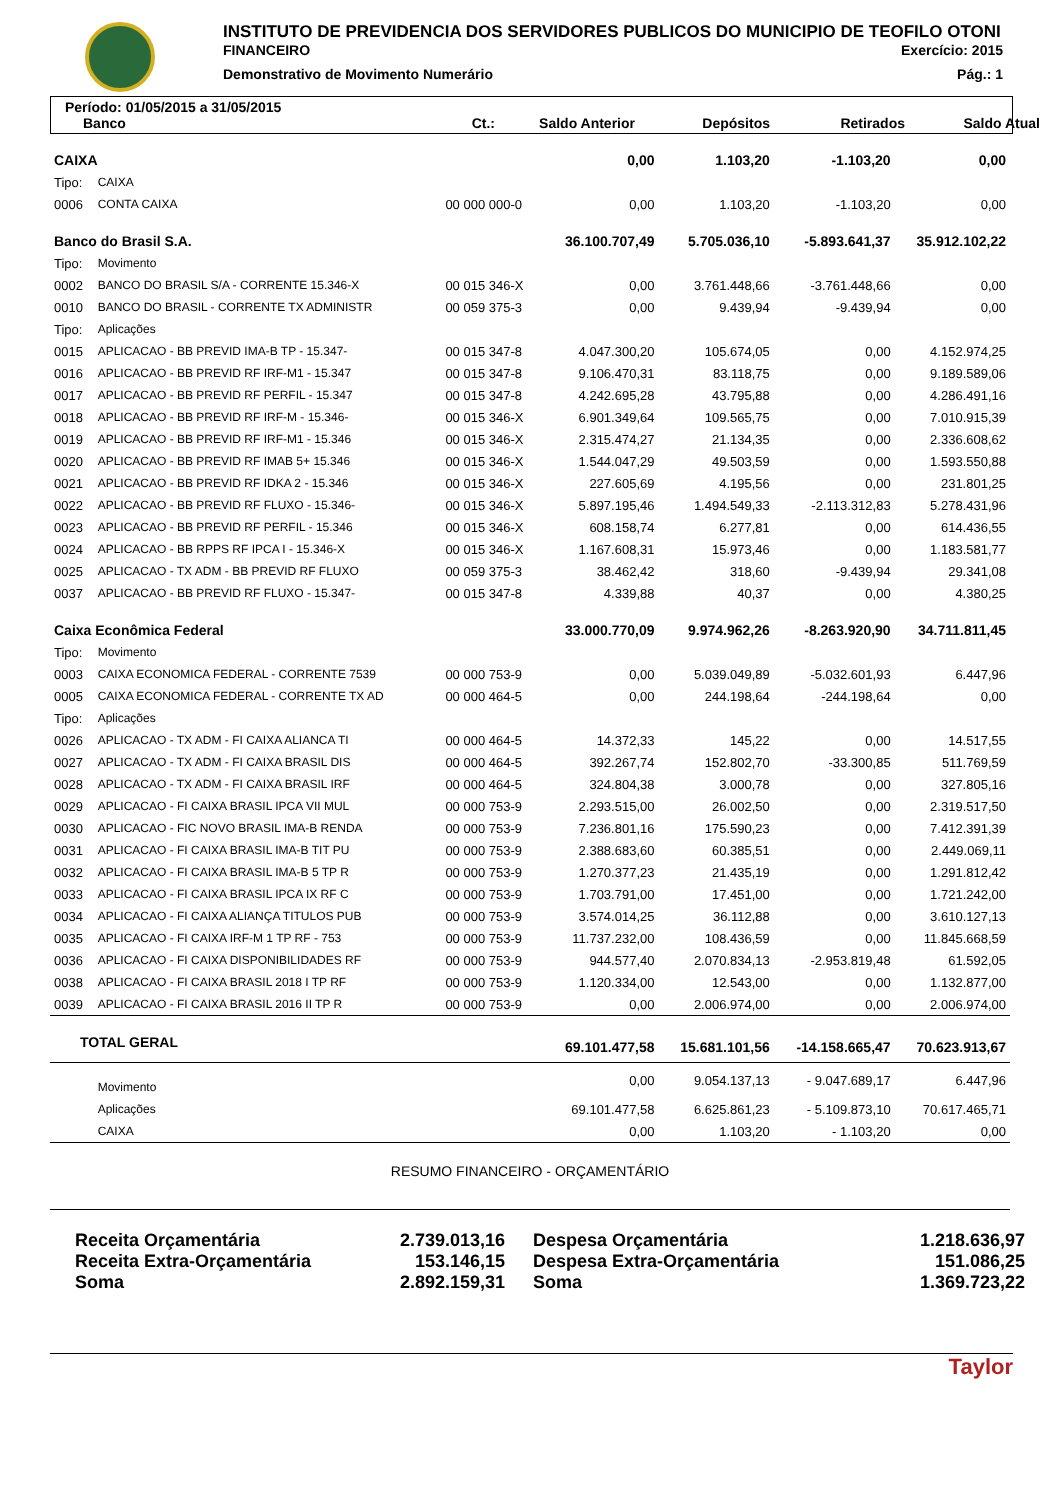INSTITUTO DE PREVIDENCIA DOS SERVIDORES PUBLICOS DO MUNICIPIO DE TEOFILO OTONI
FINANCEIRO Exercício: 2015
Demonstrativo de Movimento Numerário Pág.: 1
Período: 01/05/2015 a 31/05/2015
Banco Ct.: Saldo Anterior Depósitos Retirados Saldo Atual
| CAIXA | | | 0,00 | 1.103,20 | -1.103,20 | 0,00 |
| Tipo: | CAIXA | | | | | |
| 0006 | CONTA CAIXA | 00 000 000-0 | 0,00 | 1.103,20 | -1.103,20 | 0,00 |
| Banco do Brasil S.A. | | | 36.100.707,49 | 5.705.036,10 | -5.893.641,37 | 35.912.102,22 |
| Tipo: | Movimento | | | | | |
| 0002 | BANCO DO BRASIL S/A - CORRENTE 15.346-X | 00 015 346-X | 0,00 | 3.761.448,66 | -3.761.448,66 | 0,00 |
| 0010 | BANCO DO BRASIL - CORRENTE TX ADMINISTR | 00 059 375-3 | 0,00 | 9.439,94 | -9.439,94 | 0,00 |
| Tipo: | Aplicações | | | | | |
| 0015 | APLICACAO - BB PREVID IMA-B TP - 15.347- | 00 015 347-8 | 4.047.300,20 | 105.674,05 | 0,00 | 4.152.974,25 |
| 0016 | APLICACAO - BB PREVID RF IRF-M1 - 15.347 | 00 015 347-8 | 9.106.470,31 | 83.118,75 | 0,00 | 9.189.589,06 |
| 0017 | APLICACAO - BB PREVID RF PERFIL - 15.347 | 00 015 347-8 | 4.242.695,28 | 43.795,88 | 0,00 | 4.286.491,16 |
| 0018 | APLICACAO - BB PREVID RF IRF-M - 15.346- | 00 015 346-X | 6.901.349,64 | 109.565,75 | 0,00 | 7.010.915,39 |
| 0019 | APLICACAO - BB PREVID RF IRF-M1 - 15.346 | 00 015 346-X | 2.315.474,27 | 21.134,35 | 0,00 | 2.336.608,62 |
| 0020 | APLICACAO - BB PREVID RF IMAB 5+ 15.346 | 00 015 346-X | 1.544.047,29 | 49.503,59 | 0,00 | 1.593.550,88 |
| 0021 | APLICACAO - BB PREVID RF IDKA 2 - 15.346 | 00 015 346-X | 227.605,69 | 4.195,56 | 0,00 | 231.801,25 |
| 0022 | APLICACAO - BB PREVID RF FLUXO - 15.346- | 00 015 346-X | 5.897.195,46 | 1.494.549,33 | -2.113.312,83 | 5.278.431,96 |
| 0023 | APLICACAO - BB PREVID RF PERFIL - 15.346 | 00 015 346-X | 608.158,74 | 6.277,81 | 0,00 | 614.436,55 |
| 0024 | APLICACAO - BB RPPS RF IPCA I - 15.346-X | 00 015 346-X | 1.167.608,31 | 15.973,46 | 0,00 | 1.183.581,77 |
| 0025 | APLICACAO - TX ADM - BB PREVID RF FLUXO | 00 059 375-3 | 38.462,42 | 318,60 | -9.439,94 | 29.341,08 |
| 0037 | APLICACAO - BB PREVID RF FLUXO - 15.347- | 00 015 347-8 | 4.339,88 | 40,37 | 0,00 | 4.380,25 |
| Caixa Econômica Federal | | | 33.000.770,09 | 9.974.962,26 | -8.263.920,90 | 34.711.811,45 |
| Tipo: | Movimento | | | | | |
| 0003 | CAIXA ECONOMICA FEDERAL - CORRENTE 7539 | 00 000 753-9 | 0,00 | 5.039.049,89 | -5.032.601,93 | 6.447,96 |
| 0005 | CAIXA ECONOMICA FEDERAL - CORRENTE TX AD | 00 000 464-5 | 0,00 | 244.198,64 | -244.198,64 | 0,00 |
| Tipo: | Aplicações | | | | | |
| 0026 | APLICACAO - TX ADM - FI CAIXA ALIANCA TI | 00 000 464-5 | 14.372,33 | 145,22 | 0,00 | 14.517,55 |
| 0027 | APLICACAO - TX ADM - FI CAIXA BRASIL DIS | 00 000 464-5 | 392.267,74 | 152.802,70 | -33.300,85 | 511.769,59 |
| 0028 | APLICACAO - TX ADM - FI CAIXA BRASIL IRF | 00 000 464-5 | 324.804,38 | 3.000,78 | 0,00 | 327.805,16 |
| 0029 | APLICACAO - FI CAIXA BRASIL IPCA VII MUL | 00 000 753-9 | 2.293.515,00 | 26.002,50 | 0,00 | 2.319.517,50 |
| 0030 | APLICACAO - FIC NOVO BRASIL IMA-B RENDA | 00 000 753-9 | 7.236.801,16 | 175.590,23 | 0,00 | 7.412.391,39 |
| 0031 | APLICACAO - FI CAIXA BRASIL IMA-B TIT PU | 00 000 753-9 | 2.388.683,60 | 60.385,51 | 0,00 | 2.449.069,11 |
| 0032 | APLICACAO - FI CAIXA BRASIL IMA-B 5 TP R | 00 000 753-9 | 1.270.377,23 | 21.435,19 | 0,00 | 1.291.812,42 |
| 0033 | APLICACAO - FI CAIXA BRASIL IPCA IX RF C | 00 000 753-9 | 1.703.791,00 | 17.451,00 | 0,00 | 1.721.242,00 |
| 0034 | APLICACAO - FI CAIXA ALIANÇA TITULOS PUB | 00 000 753-9 | 3.574.014,25 | 36.112,88 | 0,00 | 3.610.127,13 |
| 0035 | APLICACAO - FI CAIXA IRF-M 1 TP RF - 753 | 00 000 753-9 | 11.737.232,00 | 108.436,59 | 0,00 | 11.845.668,59 |
| 0036 | APLICACAO - FI CAIXA DISPONIBILIDADES RF | 00 000 753-9 | 944.577,40 | 2.070.834,13 | -2.953.819,48 | 61.592,05 |
| 0038 | APLICACAO - FI CAIXA BRASIL 2018 I TP RF | 00 000 753-9 | 1.120.334,00 | 12.543,00 | 0,00 | 1.132.877,00 |
| 0039 | APLICACAO - FI CAIXA BRASIL 2016 II TP R | 00 000 753-9 | 0,00 | 2.006.974,00 | 0,00 | 2.006.974,00 |
| TOTAL GERAL | | | 69.101.477,58 | 15.681.101,56 | -14.158.665,47 | 70.623.913,67 |
| | Movimento | | 0,00 | 9.054.137,13 | - 9.047.689,17 | 6.447,96 |
| | Aplicações | | 69.101.477,58 | 6.625.861,23 | - 5.109.873,10 | 70.617.465,71 |
| | CAIXA | | 0,00 | 1.103,20 | - 1.103,20 | 0,00 |
RESUMO FINANCEIRO - ORÇAMENTÁRIO
Receita Orçamentária 2.739.013,16 Despesa Orçamentária 1.218.636,97 Receita Extra-Orçamentária 153.146,15 Despesa Extra-Orçamentária 151.086,25 Soma 2.892.159,31 Soma 1.369.723,22
Taylor